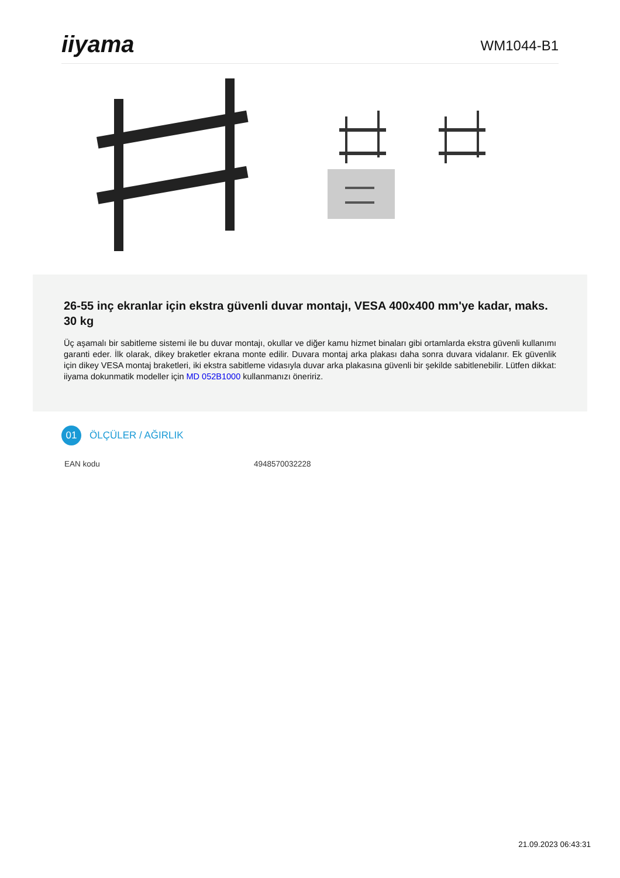iiyama
WM1044-B1
26-55 inç ekranlar için ekstra güvenli duvar montajı, VESA 400x400 mm'ye kadar, maks. 30 kg
Üç aşamalı bir sabitleme sistemi ile bu duvar montajı, okullar ve diğer kamu hizmet binaları gibi ortamlarda ekstra güvenli kullanımı garanti eder. İlk olarak, dikey braketler ekrana monte edilir. Duvara montaj arka plakası daha sonra duvara vidalanır. Ek güvenlik için dikey VESA montaj braketleri, iki ekstra sabitleme vidasıyla duvar arka plakasına güvenli bir şekilde sabitlenebilir. Lütfen dikkat: iiyama dokunmatik modeller için MD 052B1000 kullanmanızı öneririz.
01
ÖLÇÜLER / AĞIRLIK
| EAN kodu | 4948570032228 |
21.09.2023 06:43:31